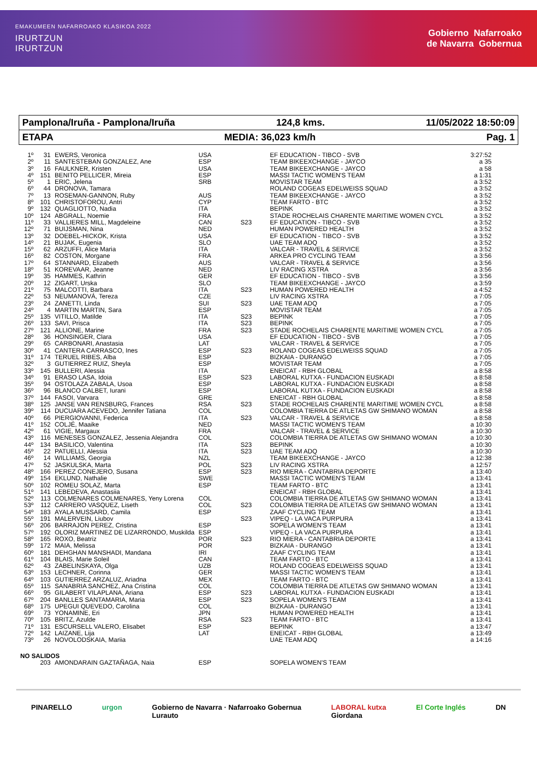EMAKUMEEN NAFARROAKO KLASIKOA 2022
IRURTZUN
IRURTZUN
Gobierno Nafarroako
de Navarra Gobernua
Pamplona/Iruña - Pamplona/Iruña 124,8 kms. 11/05/2022 18:50:09
ETAPA MEDIA: 36,023 km/h Pag. 1
| 1º | 31 | EWERS, Veronica | USA | | EF EDUCATION - TIBCO - SVB | 3:27:52 |
| 2º | 11 | SANTESTEBAN GONZALEZ, Ane | ESP | | TEAM BIKEEXCHANGE - JAYCO | a 35 |
| 3º | 16 | FAULKNER, Kristen | USA | | TEAM BIKEEXCHANGE - JAYCO | a 58 |
| 4º | 151 | BENITO PELLICER, Mireia | ESP | | MASSI TACTIC WOMEN'S TEAM | a 1:31 |
| 5º | 1 | ERIC, Jelena | SRB | | MOVISTAR TEAM | a 3:52 |
| 6º | 44 | DRONOVA, Tamara | | | ROLAND COGEAS EDELWEISS SQUAD | a 3:52 |
| 7º | 13 | ROSEMAN-GANNON, Ruby | AUS | | TEAM BIKEEXCHANGE - JAYCO | a 3:52 |
| 8º | 101 | CHRISTOFOROU, Antri | CYP | | TEAM FARTO - BTC | a 3:52 |
| 9º | 132 | QUAGLIOTTO, Nadia | ITA | | BEPINK | a 3:52 |
| 10º | 124 | ABGRALL, Noemie | FRA | | STADE ROCHELAIS CHARENTE MARITIME WOMEN CYCL | a 3:52 |
| 11º | 33 | VALLIERES MILL, Magdeleine | CAN | S23 | EF EDUCATION - TIBCO - SVB | a 3:52 |
| 12º | 71 | BUIJSMAN, Nina | NED | | HUMAN POWERED HEALTH | a 3:52 |
| 13º | 32 | DOEBEL-HICKOK, Krista | USA | | EF EDUCATION - TIBCO - SVB | a 3:52 |
| 14º | 21 | BUJAK, Eugenia | SLO | | UAE TEAM ADQ | a 3:52 |
| 15º | 62 | ARZUFFI, Alice Maria | ITA | | VALCAR - TRAVEL & SERVICE | a 3:52 |
| 16º | 82 | COSTON, Morgane | FRA | | ARKEA PRO CYCLING TEAM | a 3:56 |
| 17º | 64 | STANNARD, Elizabeth | AUS | | VALCAR - TRAVEL & SERVICE | a 3:56 |
| 18º | 51 | KOREVAAR, Jeanne | NED | | LIV RACING XSTRA | a 3:56 |
| 19º | 35 | HAMMES, Kathrin | GER | | EF EDUCATION - TIBCO - SVB | a 3:56 |
| 20º | 12 | ZIGART, Urska | SLO | | TEAM BIKEEXCHANGE - JAYCO | a 3:59 |
| 21º | 75 | MALCOTTI, Barbara | ITA | S23 | HUMAN POWERED HEALTH | a 4:52 |
| 22º | 53 | NEUMANOVÁ, Tereza | CZE | | LIV RACING XSTRA | a 7:05 |
| 23º | 24 | ZANETTI, Linda | SUI | S23 | UAE TEAM ADQ | a 7:05 |
| 24º | 4 | MARTIN MARTIN, Sara | ESP | | MOVISTAR TEAM | a 7:05 |
| 25º | 135 | VITILLO, Matilde | ITA | S23 | BEPINK | a 7:05 |
| 26º | 133 | SAVI, Prisca | ITA | S23 | BEPINK | a 7:05 |
| 27º | 121 | ALLIONE, Marine | FRA | S23 | STADE ROCHELAIS CHARENTE MARITIME WOMEN CYCL | a 7:05 |
| 28º | 36 | HONSINGER, Clara | USA | | EF EDUCATION - TIBCO - SVB | a 7:05 |
| 29º | 65 | CARBONARI, Anastasia | LAT | | VALCAR - TRAVEL & SERVICE | a 7:05 |
| 30º | 41 | CANTERA CARRASCO, Ines | ESP | S23 | ROLAND COGEAS EDELWEISS SQUAD | a 7:05 |
| 31º | 174 | TERUEL RIBES, Alba | ESP | | BIZKAIA - DURANGO | a 7:05 |
| 32º | 3 | GUTIERREZ RUIZ, Sheyla | ESP | | MOVISTAR TEAM | a 7:05 |
| 33º | 145 | BULLERI, Alessia | ITA | | ENEICAT - RBH GLOBAL | a 8:58 |
| 34º | 91 | ERASO LASA, Idoia | ESP | S23 | LABORAL KUTXA - FUNDACION EUSKADI | a 8:58 |
| 35º | 94 | OSTOLAZA ZABALA, Usoa | ESP | | LABORAL KUTXA - FUNDACION EUSKADI | a 8:58 |
| 36º | 96 | BLANCO CALBET, Iurani | ESP | | LABORAL KUTXA - FUNDACION EUSKADI | a 8:58 |
| 37º | 144 | FASOI, Varvara | GRE | | ENEICAT - RBH GLOBAL | a 8:58 |
| 38º | 125 | JANSE VAN RENSBURG, Frances | RSA | S23 | STADE ROCHELAIS CHARENTE MARITIME WOMEN CYCL | a 8:58 |
| 39º | 114 | DUCUARA ACEVEDO, Jennifer Tatiana | COL | | COLOMBIA TIERRA DE ATLETAS GW SHIMANO WOMAN | a 8:58 |
| 40º | 66 | PIERGIOVANNI, Federica | ITA | S23 | VALCAR - TRAVEL & SERVICE | a 8:58 |
| 41º | 152 | COLJÉ, Maaike | NED | | MASSI TACTIC WOMEN'S TEAM | a 10:30 |
| 42º | 61 | VIGIE, Margaux | FRA | | VALCAR - TRAVEL & SERVICE | a 10:30 |
| 43º | 116 | MENESES GONZALEZ, Jessenia Alejandra | COL | | COLOMBIA TIERRA DE ATLETAS GW SHIMANO WOMAN | a 10:30 |
| 44º | 134 | BASILICO, Valentina | ITA | S23 | BEPINK | a 10:30 |
| 45º | 22 | PATUELLI, Alessia | ITA | S23 | UAE TEAM ADQ | a 10:30 |
| 46º | 14 | WILLIAMS, Georgia | NZL | | TEAM BIKEEXCHANGE - JAYCO | a 12:38 |
| 47º | 52 | JASKULSKA, Marta | POL | S23 | LIV RACING XSTRA | a 12:57 |
| 48º | 166 | PEREZ CONEJERO, Susana | ESP | S23 | RIO MIERA - CANTABRIA DEPORTE | a 13:40 |
| 49º | 154 | EKLUND, Nathalie | SWE | | MASSI TACTIC WOMEN'S TEAM | a 13:41 |
| 50º | 102 | ROMEU SOLAZ, Marta | ESP | | TEAM FARTO - BTC | a 13:41 |
| 51º | 141 | LEBEDEVA, Anastasiia | | | ENEICAT - RBH GLOBAL | a 13:41 |
| 52º | 113 | COLMENARES COLMENARES, Yeny Lorena | COL | | COLOMBIA TIERRA DE ATLETAS GW SHIMANO WOMAN | a 13:41 |
| 53º | 112 | CARRERO VASQUEZ, Liseth | COL | S23 | COLOMBIA TIERRA DE ATLETAS GW SHIMANO WOMAN | a 13:41 |
| 54º | 183 | AYALA MUSSARD, Camila | ESP | | ZAAF CYCLING TEAM | a 13:41 |
| 55º | 191 | MALERVEIN, Liubov | | S23 | VIPEQ - LA VACA PURPURA | a 13:41 |
| 56º | 206 | BARRAJON PEREZ, Cristina | ESP | | SOPELA WOMEN'S TEAM | a 13:41 |
| 57º | 192 | OLORIZ MARTINEZ DE LIZARRONDO, Muskilda | ESP | | VIPEQ - LA VACA PURPURA | a 13:41 |
| 58º | 165 | ROXO, Beatriz | POR | S23 | RIO MIERA - CANTABRIA DEPORTE | a 13:41 |
| 59º | 172 | MAIA, Melissa | POR | | BIZKAIA - DURANGO | a 13:41 |
| 60º | 181 | DEHGHAN MANSHADI, Mandana | IRI | | ZAAF CYCLING TEAM | a 13:41 |
| 61º | 104 | BLAIS, Marie Soleil | CAN | | TEAM FARTO - BTC | a 13:41 |
| 62º | 43 | ZABELINSKAYA, Olga | UZB | | ROLAND COGEAS EDELWEISS SQUAD | a 13:41 |
| 63º | 153 | LECHNER, Corinna | GER | | MASSI TACTIC WOMEN'S TEAM | a 13:41 |
| 64º | 103 | GUTIERREZ ARZALUZ, Ariadna | MEX | | TEAM FARTO - BTC | a 13:41 |
| 65º | 115 | SANABRIA SANCHEZ, Ana Cristina | COL | | COLOMBIA TIERRA DE ATLETAS GW SHIMANO WOMAN | a 13:41 |
| 66º | 95 | GILABERT VILAPLANA, Ariana | ESP | S23 | LABORAL KUTXA - FUNDACION EUSKADI | a 13:41 |
| 67º | 204 | BANLLES SANTAMARIA, Maria | ESP | S23 | SOPELA WOMEN'S TEAM | a 13:41 |
| 68º | 175 | UPEGUI QUEVEDO, Carolina | COL | | BIZKAIA - DURANGO | a 13:41 |
| 69º | 73 | YONAMINE, Eri | JPN | | HUMAN POWERED HEALTH | a 13:41 |
| 70º | 105 | BRITZ, Azulde | RSA | S23 | TEAM FARTO - BTC | a 13:41 |
| 71º | 131 | ESCURSELL VALERO, Elisabet | ESP | | BEPINK | a 13:47 |
| 72º | 142 | LAIZANE, Lija | LAT | | ENEICAT - RBH GLOBAL | a 13:49 |
| 73º | 26 | NOVOLODSKAIA, Mariia | | | UAE TEAM ADQ | a 14:16 |
| NO SALIDOS | | | | | | |
| | 203 | AMONDARAIN GAZTAÑAGA, Naia | ESP | | SOPELA WOMEN'S TEAM | |
PINARELLO urgon Gobierno de Navarra · Nafarroako Gobernua
Lurauto LABORAL kutxa
Giordana El Corte Inglés DN